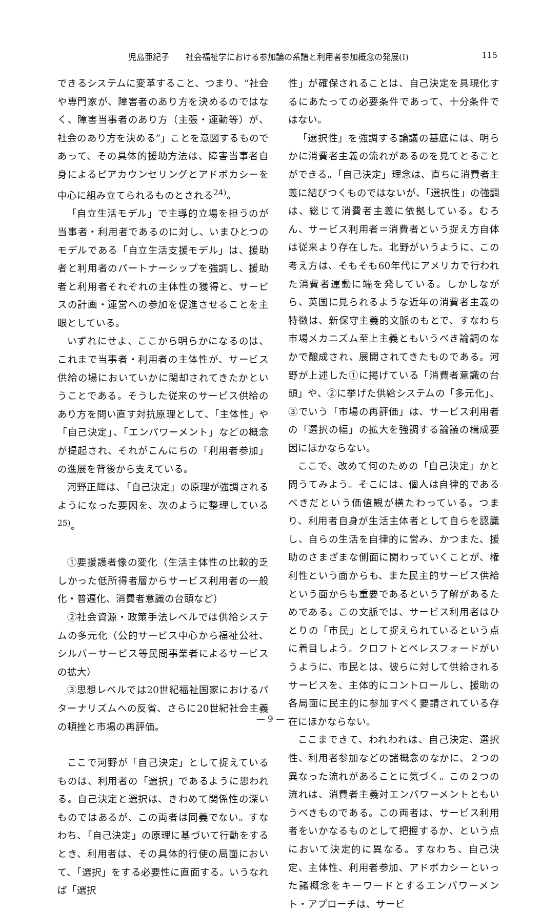児島亜紀子　　社会福祉学における参加論の系譜と利用者参加概念の発展(Ⅰ) 115
できるシステムに変革すること、つまり、“社会や専門家が、障害者のあり方を決めるのではなく、障害当事者のあり方（主張・運動等）が、社会のあり方を決める”」ことを意図するものであって、その具体的援助方法は、障害当事者自身によるピアカウンセリングとアドボカシーを中心に組み立てられるものとされる<sup>24)</sup>。
「自立生活モデル」で主導的立場を担うのが当事者・利用者であるのに対し、いまひとつのモデルである「自立生活支援モデル」は、援助者と利用者のパートナーシップを強調し、援助者と利用者それぞれの主体性の獲得と、サービスの計画・運営への参加を促進させることを主眼としている。
いずれにせよ、ここから明らかになるのは、これまで当事者・利用者の主体性が、サービス供給の場においていかに閑却されてきたかということである。そうした従来のサービス供給のあり方を問い直す対抗原理として、「主体性」や「自己決定」、「エンパワーメント」などの概念が提起され、それがこんにちの「利用者参加」の進展を背後から支えている。
河野正輝は、「自己決定」の原理が強調されるようになった要因を、次のように整理している<sup>25)</sup>。
①要援護者像の変化（生活主体性の比較的乏しかった低所得者層からサービス利用者の一般化・普遍化、消費者意識の台頭など）
②社会資源・政策手法レベルでは供給システムの多元化（公的サービス中心から福祉公社、シルバーサービス等民間事業者によるサービスの拡大）
③思想レベルでは20世紀福祉国家におけるパターナリズムへの反省、さらに20世紀社会主義の頓挫と市場の再評価。
ここで河野が「自己決定」として捉えているものは、利用者の「選択」であるように思われる。自己決定と選択は、きわめて関係性の深いものではあるが、この両者は同義でない。すなわち、「自己決定」の原理に基づいて行動をするとき、利用者は、その具体的行使の局面において、「選択」をする必要性に直面する。いうなれば「選択
性」が確保されることは、自己決定を具現化するにあたっての必要条件であって、十分条件ではない。
「選択性」を強調する論議の基底には、明らかに消費者主義の流れがあるのを見てとることができる。「自己決定」理念は、直ちに消費者主義に結びつくものではないが、「選択性」の強調は、総じて消費者主義に依拠している。むろん、サービス利用者＝消費者という捉え方自体は従来より存在した。北野がいうように、この考え方は、そもそも60年代にアメリカで行われた消費者運動に端を発している。しかしながら、英国に見られるような近年の消費者主義の特徴は、新保守主義的文脈のもとで、すなわち市場メカニズム至上主義ともいうべき論調のなかで醸成され、展開されてきたものである。河野が上述した①に掲げている「消費者意識の台頭」や、②に挙げた供給システムの「多元化」、③でいう「市場の再評価」は、サービス利用者の「選択の幅」の拡大を強調する論議の構成要因にほかならない。
ここで、改めて何のための「自己決定」かと問うてみよう。そこには、個人は自律的であるべきだという価値観が横たわっている。つまり、利用者自身が生活主体者として自らを認識し、自らの生活を自律的に営み、かつまた、援助のさまざまな側面に関わっていくことが、権利性という面からも、また民主的サービス供給という面からも重要であるという了解があるためである。この文脈では、サービス利用者はひとりの「市民」として捉えられているという点に着目しよう。クロフトとベレスフォードがいうように、市民とは、彼らに対して供給されるサービスを、主体的にコントロールし、援助の各局面に民主的に参加すべく要請されている存在にほかならない。
ここまできて、われわれは、自己決定、選択性、利用者参加などの諸概念のなかに、２つの異なった流れがあることに気づく。この２つの流れは、消費者主義対エンパワーメントともいうべきものである。この両者は、サービス利用者をいかなるものとして把握するか、という点において決定的に異なる。すなわち、自己決定、主体性、利用者参加、アドボカシーといった諸概念をキーワードとするエンパワーメント・アプローチは、サービ
— 9 —